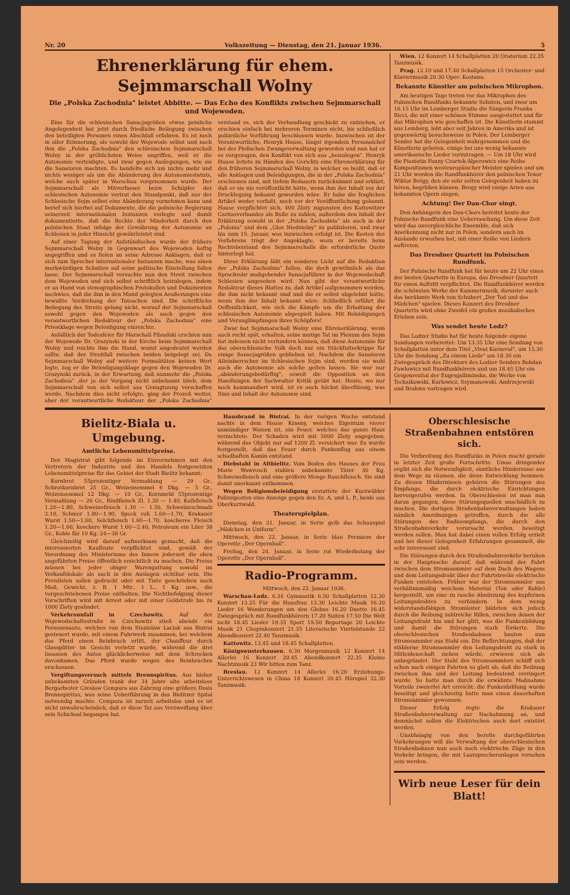Nr. 20 Volkszeitung — Dienstag, den 21. Januar 1936. 5
Ehrenerklärung für ehem. Sejmmarschall Wolny
Die „Polska Zachodnia" leistet Abbitte. — Das Echo des Konflikts zwischen Sejmmarschall und Wojewoden.
Eine für die schlesischen Sanacjagrößen etwas peinliche Angelegenheit hat jetzt durch friedliche Beilegung zwischen den beteiligten Personen einen Abschluß erfahren. Es ist noch in aller Erinnerung, als sowohl der Wojewode selbst und nach ihm die „Polska Zachodnia" den schlesischen Sejmmarschall Wolny in der gröblichsten Weise angriffen, weil er die Autonomie verteidigte, und zwar gegen Auslegungen, wie sie die Sanatoren machten. Es handelte sich um nichts mehr und nichts weniger als um die Abänderung des Autonomiestatuts, welche auch später in Warschau vorgenommen wurde. Der Sejmmarschall als Mitverfasser bezw. Schöpfer der schlesischen Autonomie vertrat den Standpunkt, daß nur der Schlesische Sejm selbst eine Abänderung vornehmen kann und berief sich hierbei auf Dokumente, die die polnische Regierung seinerzeit internationalen Instanzen vorlegte und damit dokumentierte, daß die Rechte der Minderheit durch den polnischen Staat infolge der Gewährung der Autonomie an Schlesien in jeder Hinsicht gewährleistet sind.
Auf einer Tagung der Aufständischen wurde der frühere Sejmmarschall Wolny in Gegenwart des Wojewoden heftig angegriffen und es fielen an seine Adresse Anklagen, daß er sich zum Sprecher internationaler Instanzen mache, was einen merkwürdigen Schatten auf seine politische Einstellung fallen lasse. Der Sejmmarschall versuchte nun den Streit zwischen dem Wojewoden und sich selbst schriftlich beizulegen, indem er an Hand von stenographischen Protokollen und Dokumenten nachwies, daß die ihm in den Mund gelegten Aeußerungen eine bewußte Verdrehung der Tatsachen sind. Die schriftliche Beilegung des Streits gelang nicht, worauf der Sejmmarschall sowohl gegen den Wojewoden als auch gegen den verantwortlichen Redakteur der „Polska Zachodnia" eine Privatklage wegen Beleidigung einreichte.
Anläßlich der Todesfeier für Marschall Pilsudski erschien nun der Wojewode Dr. Grazynski in der Kirche beim Sejmmarschall Wolny und reichte ihm die Hand, womit angedeutet werden sollte, daß der Streitfall zwischen beiden beigelegt sei. Da Sejmmarschall Wolny auf weitere Formalitäten keinen Wert legte, zog er die Beleidigungsklage gegen den Wojewoden Dr. Grazynski zurück, in der Erwartung, daß nunmehr die „Polska Zachodnia" ,der ja der Vorgang nicht unbekannt blieb, dem Sejmmarschall von sich selbst aus Genugtuung verschaffen werde. Nachdem dies nicht erfolgte, ging der Prozeß weiter, aber der verantwortliche Redakteur der „Polska Zachodnia" verstand es, sich der Verhandlung geschickt zu entziehen, er erschien einfach bei mehreren Terminen nicht, bis schließlich polizeiliche Vorführung beschlossen wurde. Inzwischen ist der Verantwortliche, Henryk Hause, längst irgendein Personalchef bei der Pleßschen Zwangsverwaltung geworden und nun hat er es vorgezogen, den Konflikt von sich aus „beizulegen". Henryk Hause leitete zu Händen des Gerichts eine Ehrenerklärung für den früheren Sejmmarschall Wolny, in welcher es heißt, daß er alle Anklagen und Beleidigungen, die in der „Polska Zachodnia" erschienen sind, mit tiefem Bedauern zurücknimmt und erklärt, daß er sie nie veröffentlicht hätte, wenn ihm der Inhalt vor der Drucklegung bekannt geworden wäre. Er habe die fraglichen Artikel weder verfaßt, noch vor der Veröffentlichung gekannt. Hause verpflichtet sich, 400 Zloty zugunsten des Kattowitzer Caritasverbandes als Buße zu zahlen, außerdem den Inhalt der Erklärung sowohl in der „Polska Zachodnia" als auch in der „Polonia" und dem „Glos Niedzielny" zu publizieren, und zwar bis zum 15. Januar, was inzwischen erfolgt ist. Die Kosten des Verfahrens trägt der Angeklagte, wozu er bereits beim Rechtsbeistand des Sejmmarschalls die erforderliche Quote hinterlegt hat.
Diese Erklärung läßt ein sonderes Licht auf die Redaktion der „Polska Zachodnia" fallen, die doch gewöhnlich als das Sprachrohr maßgebender Sanacjaführer in der Wojewodschaft Schlesien angesehen wird. Nun gibt der verantwortliche Redakteur dieses Blattes zu, daß Artikel aufgenommen werden, die ihm nicht bekannt sind und die er selbst abgelehnt hätte, wenn ihm der Inhalt bekannt wäre. Schließlich erfährt die Oeffentlichkeit, wie sich die Kämpfe um die Erhaltung der schlesischen Autonomie abgespielt haben. Mit Beleidigungen und Verunglimpfungen ihres Schöpfers!
Zwar hat Sejmmarschall Wolny eine Ehrenerklärung, wenn auch recht spät, erhalten, seine mutige Tat im Plenum des Sejm hat indessen nicht verhindern können, daß diese Autonomie für das oberschlesische Volk doch nur ein Stückfutterkrippe für einige Sanacjagrößen geblieben ist. Nachdem die Sanatoren Alleinherrscher im Schlesischen Sejm sind, werden sie wohl auch die Autonomie als solche gelten lassen. Sie war nur „abänderungsbedürftig", soweit die Opposition an den Handlungen der Sachwalter Kritik geübt hat. Heute, wo nur noch kommandiert wird, ist es auch höchst überflüssig, was Sinn und Inhalt der Autonomie sind.
Wien. 12 Konzert 14 Schallplatten 20 Oratorium 22.35 Tanzmusik.
Prag. 12.10 und 17.40 Schallplatten 15 Orchester- und Klaviermusik 20.30 Oper: Kostana.
Bekannte Künstler am polnischen Mikrophon.
Am heutigen Tage treten vor das Mikrophon des Polnischen Rundfunks bekannte Solisten, und zwar um 16.15 Uhr im Lemberger Studio die Sängerin Franka Ricci, die mit einer schönen Stimme ausgestattet und für das Mikrophon wie geschaffen ist. Die Künstlerin stammt aus Lemberg, lebt aber seit Jahren in Amerika und ist gegenwärtig besuchsweise in Polen. Der Lemberger Sender hat die Gelegenheit wahrgenommen und die Künstlerin gebeten, einige bei uns wenig bekannte amerikanische Lieder vorzutragen. — Um 18 Uhr wird die Pianistin Fanny Czartek-Alperowicz eine Reihe Kompositionen westeuropäischer Meister spielen und um 21 Uhr werden die Rundfunkhörer den polnischen Tenor Wiktor Brégy, den sie sehr selten Gelegenheit haben zu hören, begrüßen können. Bregy wird einige Arien aus bekannten Opern singen.
Achtung! Der Dan-Chor singt.
Den Anhängern des Dan-Chors bereitet heute der Polnische Rundfunk eine Ueberraschung. Um diese Zeit wird das unvergleichliche Ensemble, daß sich Anerkennung nicht nur in Polen, sondern auch im Auslande erworben hat, mit einer Reihe von Liedern auftreten.
Das Dresdner Quartett im Polnischen Rundfunk.
Der Polnische Rundfunk hat für heute um 22 Uhr eines der besten Quartette in Europa, das Dresdner Quartett für einen Auftritt verpflichtet. Die Rundfunkhörer werden die schönsten Werke der Kammermusik, darunter auch das berühmte Werk von Schubert „Der Tod und das Mädchen" spielen. Dieses Konzert des Dresdner Quartetts wird ohne Zweifel ein großes musikalisches Erleben sein.
Was sendet heute Lodz?
Das Lodzer Studio hat für heute folgende eigene Sendungen vorbereitet: Um 13.35 Uhr eine Sendung von Schallplatten unter dem Titel „Vivat Karneval", um 15.30 Uhr die Sendung „Zu einem Liede" um 18.30 ein Zwiegespräch des Direktors des Lodzer Senders Bohdan Pawlowicz mit Rundfunkhörern und um 18.45 Uhr ein Geigenrezital der Eugenjalliminska, die Werke von Tschaikowski, Karlowicz, Szymanowski, Andrzejewski und Brahms vortragen wird.
Bielitz-Biala u. Umgebung.
Amtliche Lebensmittelpreise.
Der Magistrat gibt folgende im Einvernehmen mit den Vertretern der Industrie und des Handels festgesetzten Lebensmittelpreise für das Gebiet der Stadt Bielitz bekannt:
Kornbrot 55prozentiger Vermahlung — 29 Gr., Schrotkornbrot 25 Gr., Weizensemmel 6 Dkg. — 5 Gr., Weizensemmel 12 Dkg. — 10 Gr., Kornmehl 55prozentige Vermahlung — 26 Gr., Rindfleisch Zl. 1.20 — 1.40, Kalbfleisch 1.20—1.80, Schweinefleisch 1.30 — 1.50, Schweineschmalz 2.10, Schmer 1.80—1.90, Speck roh 1.60—1.70, Krakauer Wurst 1.50—1.60, Selchfleisch 1.60—1.70, koscheres Fleisch 1.20—1.60, koschere Wurst 1.60—2.40, Petroleum ein Liter 38 Gr., Kohle für 10 Kg. 24—38 Gr.
Gleichzeitig wird darauf aufmerksam gemacht, daß die interessierten Kaufleute verpflichtet sind, gemäß der Verordnung des Ministeriums des Innern jederzeit die oben angeführten Preise öffentlich ersichtlich zu machen. Die Preise müssen bei jeder obiger Warengattung sowohl im Verkaufslokale als auch in den Auslagen sichtbar sein. Die Preislisten sollen gedruckt oder mit Tinte geschrieben nach Maß, Gewicht, z. B. 1 Mtr., 1 L., 1 Kg. usw., die vorgeschriebenen Preise enthalten. Die Nichtbefolgung dieser Vorschriften wird mit Arrest oder mit einer Geldstrafe bis zu 1000 Zloty geahndet.
Verkehrsunfall in Czechowitz. Auf der Wojewodschaftsstraße in Czechowitz stieß abends ein Personenauto, welches von dem Stanislaw Laciak aus Bistrai gesteuert wurde, mit einem Fuhrwerk zusammen, bei welchem das Pferd einen Beinbruch erlitt, der Chauffeur durch Glassplitter im Gesicht verletzt wurde, während die drei Insassen des Autos glücklicherweise mit dem Schrecken davonkamen. Das Pferd wurde wegen des Beinbruches erschossen.
Vergiftungsversuch mittels Brennspiritus. Aus bisher unbekannten Gründen trank der 34 Jahre alte arbeitslose Bergarbeiter Czeslaw Cempura aus Zabrzeg eine größere Dosis Brennspiritus, was seine Ueberführung in das Bielitzer Spital notwendig machte. Cempura ist zurzeit arbeitslos und es ist nicht unwahrscheinlich, daß er diese Tat aus Verzweiflung über sein Schicksal begangen hat.
Hausbrand in Bistrai. In der vorigen Woche entstand nachts in dem Hause Krasny, welches Eigentum vierer unmündiger Waisen ist, ein Feuer, welches das ganze Haus vernichtete. Der Schaden wird mit 5000 Zloty angegeben, während das Objekt nur auf 1200 Zl. versichert war. Es wurde festgestellt, daß das Feuer durch Funkenflug aus einem schadhaften Kamin entstand.
Diebstahl in Altbielitz. Vom Boden des Hauses der Frau Marie Wawrosch stahlen unbekannte Täter 30 Kg. Schweinefleisch und eine größere Menge Rauchfleisch. Sie sind damit unerkannt entkommen.
Wegen Religionsbeleidigung erstattete der Kurzwälder Polizeiposten eine Anzeige gegen den Sz. A. und L. P., beide aus Oberkurzwald.
Theaterspielplan.
Dienstag, den 21. Januar, in Serie gelb das Schauspiel „Mädchen in Uniform".
Mittwoch, den 22. Januar, in Serie blau Premiere der Operette „Der Opernball".
Freitag, den 24. Januar, in Serie rot Wiederholung der Operette „Der Opernball".
Radio-Programm.
Mittwoch, den 22. Januar 1936.
Warschau-Lodz. 6.34 Gymnastik 6.50 Schallplatten 12.30 Konzert 13.25 Für die Hausfrau 13.30 Leichte Musik 16.20 Lieder 16 Wanderungen um den Globus 16.20 Duette 16.45 Zwiegespräch mit Rundfunkhörern 17.20 Suiten 17.50 Die Welt lacht 18.45 Lieder 19.35 Sport 19.50 Reportage 20 Leichte Musik 21 Chopinkonzert 21.35 Literarische Viertelstunde 22 Abendkonzert 22.40 Tanzmusik.
Kattowitz. 13.45 und 18.45 Schallplatten.
Königswusterhausen. 6.30 Morgenmusik 12 Konzert 14 Allerlei 16 Konzert 20.45 Abendkonzert 22.35 Kleine Nachtmusik 23 Wir bitten zum Tanz.
Breslau. 12 Konzert 14 Allerlei 16.20 Erziehungs-Unterrichtswesen in China 18 Konzert 20.45 Hörspiel 22.30 Tanzmusik.
Oberschlesische Straßenbahnen entstören sich.
Die Verbreitung des Rundfunks in Polen macht gerade in letzter Zeit große Fortschritte. Umso dringender ergibt sich die Notwendigkeit, sämtliche Hindernisse aus dem Wege zu räumen, die diese Entwicklung hemmen. Zu diesen Hindernissen gehören die Störungen des Empfangs, die durch elektrische Einrichtungen hervorgerufen werden. In Oberschlesien ist man nun daran gegangen, diese Störungsquellen unschädlich zu machen. Die dortigen Straßenbahnverwaltungen haben nämlich Anordnungen getroffen, durch die alle Störungen des Radioempfangs, die durch den Straßenbahnverkehr verursacht werden, beseitigt werden sollen. Man hat dabei einen vollen Erfolg erzielt und bei dieser Gelegenheit Erfahrungen gesammelt, die sehr interessant sind.
Die Störungen durch den Straßenbahnverkehr beruhen in der Hauptsache darauf, daß während der Fahrt zwischen dem Stromsammler auf dem Dach des Wagens und dem Leitungsdraht über der Fahrtstrecke elektrische Funken entstehen. Früher war der Stromsammler aus verhältnismäßig weichem Material (Ton oder Kohle) hergestellt, um eine zu rasche Abnützung des kupfernen Leitungsdrahtes zu verhindern. In dem wenig widerstandsfähigen Stromleiter bildeten sich jedoch durch die Reibung zahlreiche Rillen, zwischen denen der Leitungsdraht hin und her glitt, was die Funkenbildung und damit die Störungen stark förderte. Die oberschlesischen Straßenbahnen bauten nun Stromsammler aus Stahl ein. Die Befürchtungen, daß der stählerne Stromsammler den Leitungsdraht zu stark in Mitleidenschaft ziehen würde, erwiesen sich als unbegründet. Der Stahl des Stromsammlers schliff sich schon nach einigen Fahrten so glatt ab, daß die Reibung zwischen ihm und der Leitung bedeutend verringert wurde. So hatte man durch die erwähnte Maßnahme Vorteile zweierlei Art erreicht: die Funkenbildung wurde beseitigt und gleichzeitig hatte man einen dauerhaften Stromsammler gewonnen.
Dieser Erfolg regte die Krakauer Straßenbahnverwaltung zur Nachahmung an, und demnächst sollen die Elektrischen auch dort entstört werden.
Unabhängig von den bereits durchgeführten Vorkehrungen will die Verwaltung der oberschlesischen Straßenbahnen nun auch noch elektrische Züge in den Verkehr bringen, die mit Lautsprecheranlagen versehen sein werden.
Wirb neue Leser für dein Blatt!